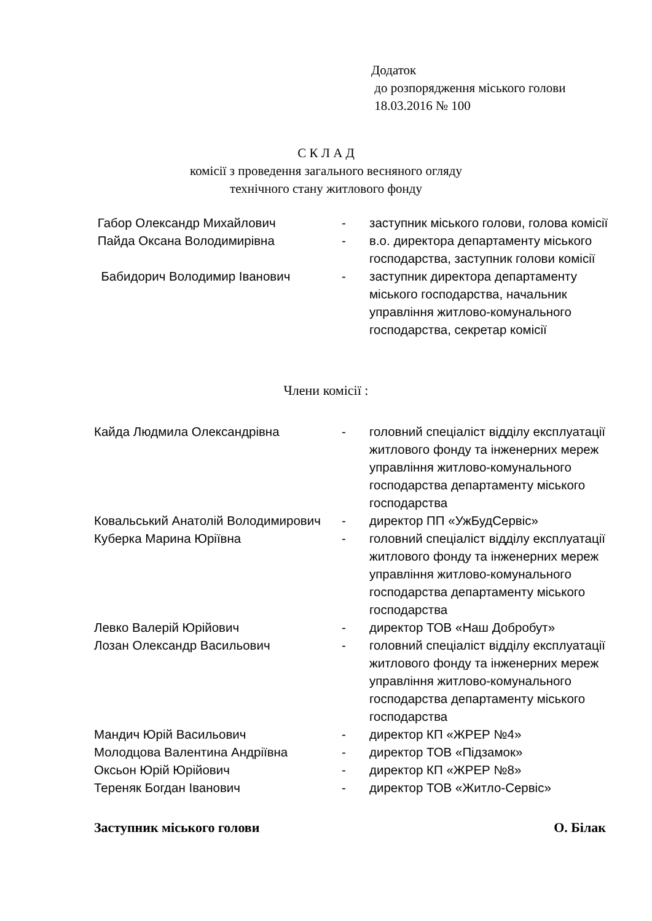Додаток
до розпорядження міського голови
18.03.2016 № 100
С К Л А Д
комісії з проведення загального весняного огляду
технічного стану житлового фонду
Габор Олександр Михайлович - заступник міського голови, голова комісії
Пайда Оксана Володимирівна - в.о. директора департаменту міського господарства, заступник голови комісії
Бабидорич Володимир Іванович - заступник директора департаменту міського господарства, начальник управління житлово-комунального господарства, секретар комісії
Члени комісії :
Кайда Людмила Олександрівна - головний спеціаліст відділу експлуатації житлового фонду та інженерних мереж управління житлово-комунального господарства департаменту міського господарства
Ковальський Анатолій Володимирович
- директор ПП «УжБудСервіс»
Куберка Марина Юріївна - головний спеціаліст відділу експлуатації житлового фонду та інженерних мереж управління житлово-комунального господарства департаменту міського господарства
Левко Валерій Юрійович - директор ТОВ «Наш Добробут»
Лозан Олександр Васильович - головний спеціаліст відділу експлуатації житлового фонду та інженерних мереж управління житлово-комунального господарства департаменту міського господарства
Мандич Юрій Васильович - директор КП «ЖРЕР №4»
Молодцова Валентина Андріївна - директор ТОВ «Підзамок»
Оксьон Юрій Юрійович - директор КП «ЖРЕР №8»
Тереняк Богдан Іванович - директор ТОВ «Житло-Сервіс»
Заступник міського голови О. Білак